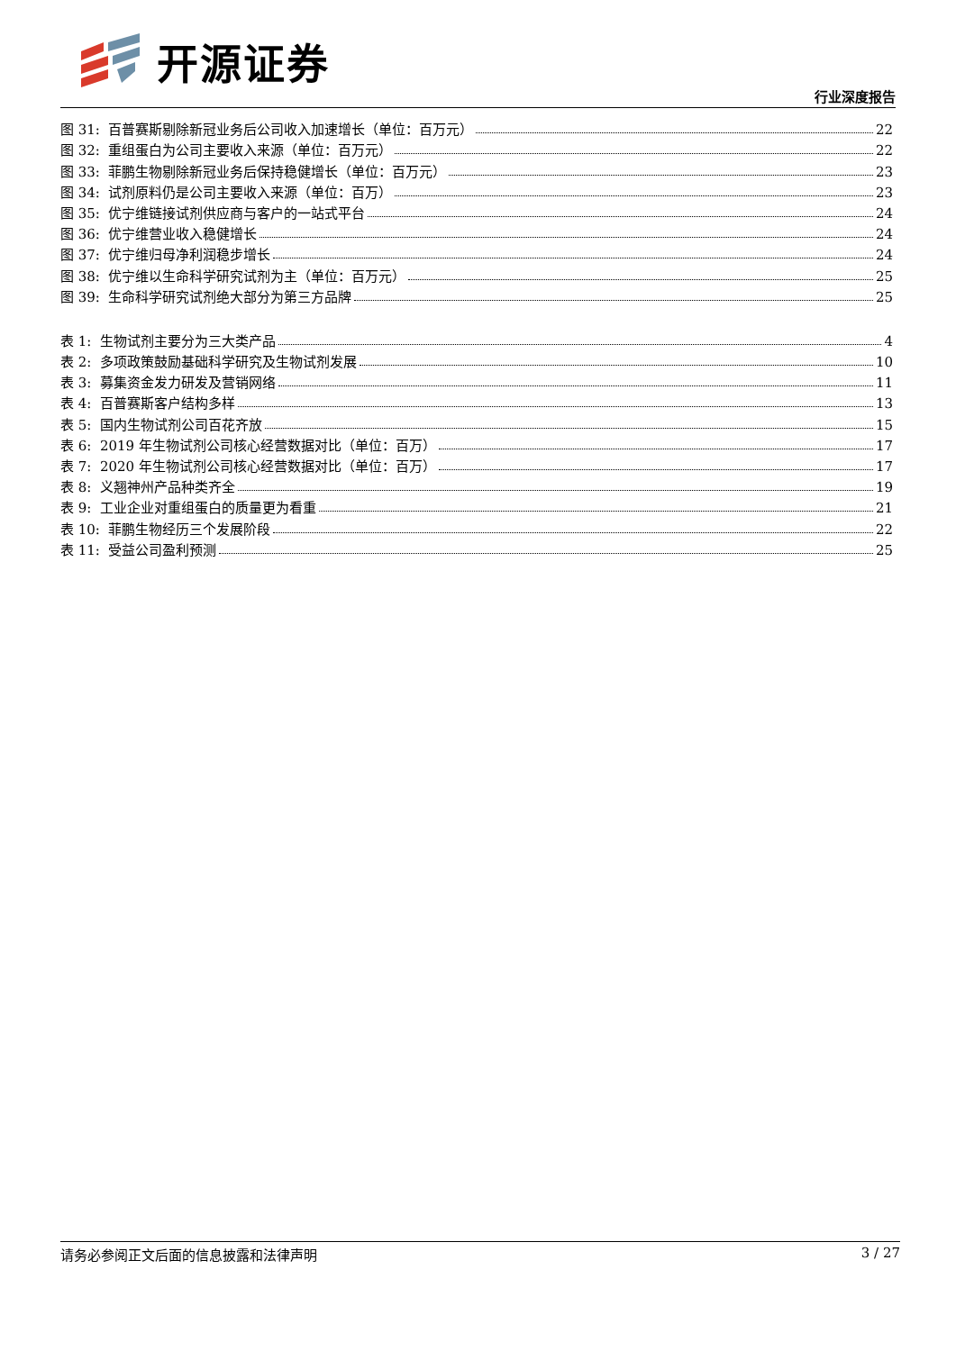开源证券
行业深度报告
图 31: 百普赛斯剔除新冠业务后公司收入加速增长（单位：百万元） 22
图 32: 重组蛋白为公司主要收入来源（单位：百万元） 22
图 33: 菲鹏生物剔除新冠业务后保持稳健增长（单位：百万元） 23
图 34: 试剂原料仍是公司主要收入来源（单位：百万） 23
图 35: 优宁维链接试剂供应商与客户的一站式平台 24
图 36: 优宁维营业收入稳健增长 24
图 37: 优宁维归母净利润稳步增长 24
图 38: 优宁维以生命科学研究试剂为主（单位：百万元） 25
图 39: 生命科学研究试剂绝大部分为第三方品牌 25
表 1: 生物试剂主要分为三大类产品 4
表 2: 多项政策鼓励基础科学研究及生物试剂发展 10
表 3: 募集资金发力研发及营销网络 11
表 4: 百普赛斯客户结构多样 13
表 5: 国内生物试剂公司百花齐放 15
表 6: 2019 年生物试剂公司核心经营数据对比（单位：百万） 17
表 7: 2020 年生物试剂公司核心经营数据对比（单位：百万） 17
表 8: 义翘神州产品种类齐全 19
表 9: 工业企业对重组蛋白的质量更为看重 21
表 10: 菲鹏生物经历三个发展阶段 22
表 11: 受益公司盈利预测 25
请务必参阅正文后面的信息披露和法律声明 3 / 27